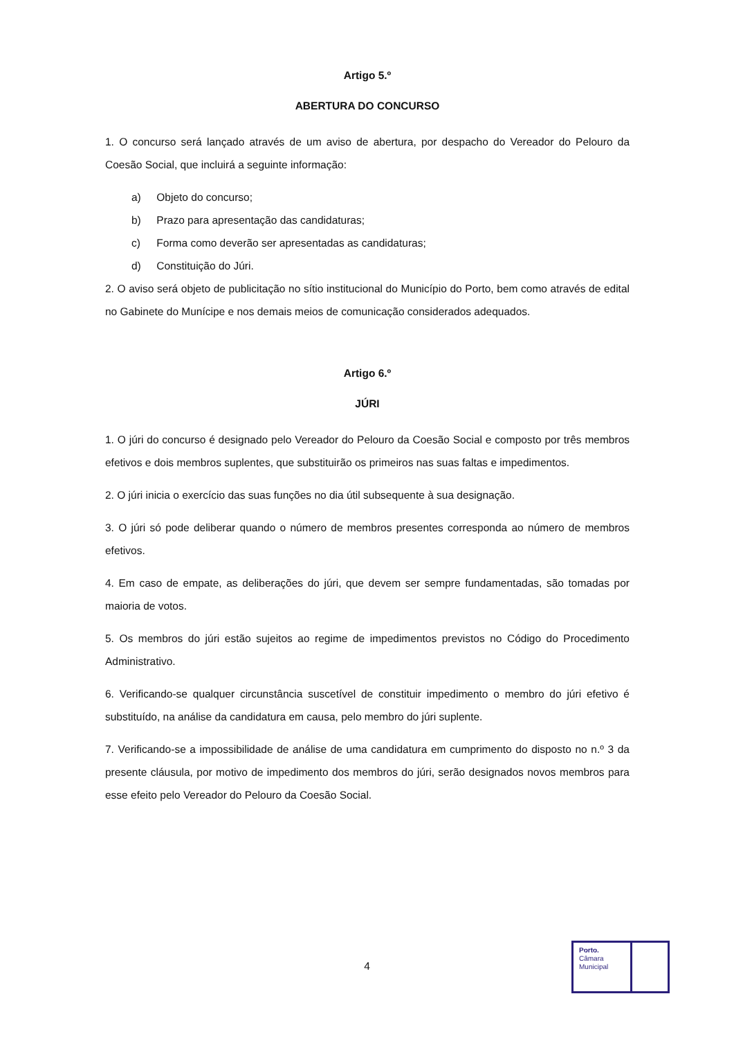Artigo 5.º
ABERTURA DO CONCURSO
1. O concurso será lançado através de um aviso de abertura, por despacho do Vereador do Pelouro da Coesão Social, que incluirá a seguinte informação:
a) Objeto do concurso;
b) Prazo para apresentação das candidaturas;
c) Forma como deverão ser apresentadas as candidaturas;
d) Constituição do Júri.
2. O aviso será objeto de publicitação no sítio institucional do Município do Porto, bem como através de edital no Gabinete do Munícipe e nos demais meios de comunicação considerados adequados.
Artigo 6.º
JÚRI
1. O júri do concurso é designado pelo Vereador do Pelouro da Coesão Social e composto por três membros efetivos e dois membros suplentes, que substituirão os primeiros nas suas faltas e impedimentos.
2. O júri inicia o exercício das suas funções no dia útil subsequente à sua designação.
3. O júri só pode deliberar quando o número de membros presentes corresponda ao número de membros efetivos.
4. Em caso de empate, as deliberações do júri, que devem ser sempre fundamentadas, são tomadas por maioria de votos.
5. Os membros do júri estão sujeitos ao regime de impedimentos previstos no Código do Procedimento Administrativo.
6. Verificando-se qualquer circunstância suscetível de constituir impedimento o membro do júri efetivo é substituído, na análise da candidatura em causa, pelo membro do júri suplente.
7. Verificando-se a impossibilidade de análise de uma candidatura em cumprimento do disposto no n.º 3 da presente cláusula, por motivo de impedimento dos membros do júri, serão designados novos membros para esse efeito pelo Vereador do Pelouro da Coesão Social.
4
Porto.
Câmara
Municipal